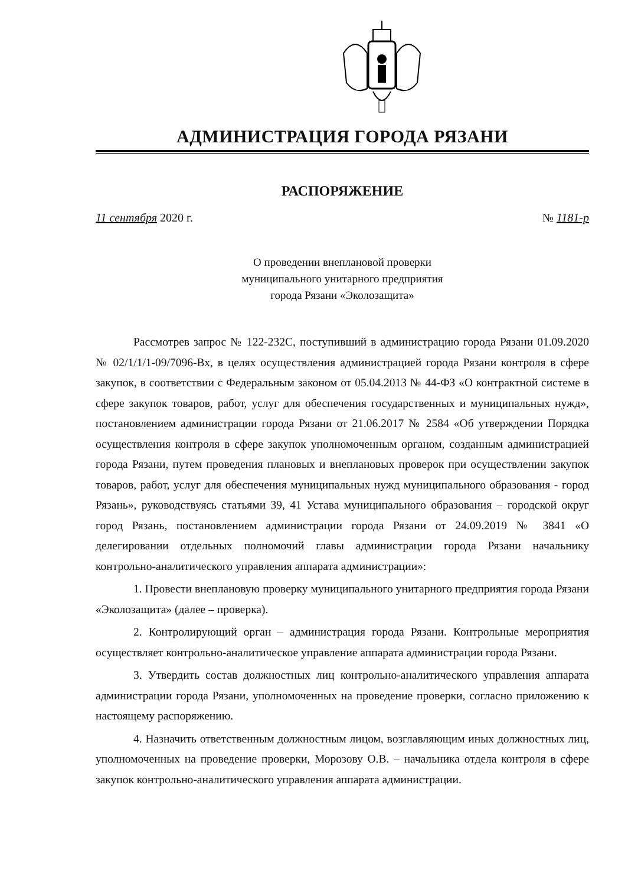АДМИНИСТРАЦИЯ ГОРОДА РЯЗАНИ
РАСПОРЯЖЕНИЕ
11 сентября 2020 г. № 1181-р
О проведении внеплановой проверки
муниципального унитарного предприятия
города Рязани «Эколозащита»
Рассмотрев запрос № 122-232С, поступивший в администрацию города Рязани 01.09.2020 № 02/1/1/1-09/7096-Вх, в целях осуществления администрацией города Рязани контроля в сфере закупок, в соответствии с Федеральным законом от 05.04.2013 № 44-ФЗ «О контрактной системе в сфере закупок товаров, работ, услуг для обеспечения государственных и муниципальных нужд», постановлением администрации города Рязани от 21.06.2017 № 2584 «Об утверждении Порядка осуществления контроля в сфере закупок уполномоченным органом, созданным администрацией города Рязани, путем проведения плановых и внеплановых проверок при осуществлении закупок товаров, работ, услуг для обеспечения муниципальных нужд муниципального образования - город Рязань», руководствуясь статьями 39, 41 Устава муниципального образования – городской округ город Рязань, постановлением администрации города Рязани от 24.09.2019 № 3841 «О делегировании отдельных полномочий главы администрации города Рязани начальнику контрольно-аналитического управления аппарата администрации»:
1. Провести внеплановую проверку муниципального унитарного предприятия города Рязани «Эколозащита» (далее – проверка).
2. Контролирующий орган – администрация города Рязани. Контрольные мероприятия осуществляет контрольно-аналитическое управление аппарата администрации города Рязани.
3. Утвердить состав должностных лиц контрольно-аналитического управления аппарата администрации города Рязани, уполномоченных на проведение проверки, согласно приложению к настоящему распоряжению.
4. Назначить ответственным должностным лицом, возглавляющим иных должностных лиц, уполномоченных на проведение проверки, Морозову О.В. – начальника отдела контроля в сфере закупок контрольно-аналитического управления аппарата администрации.